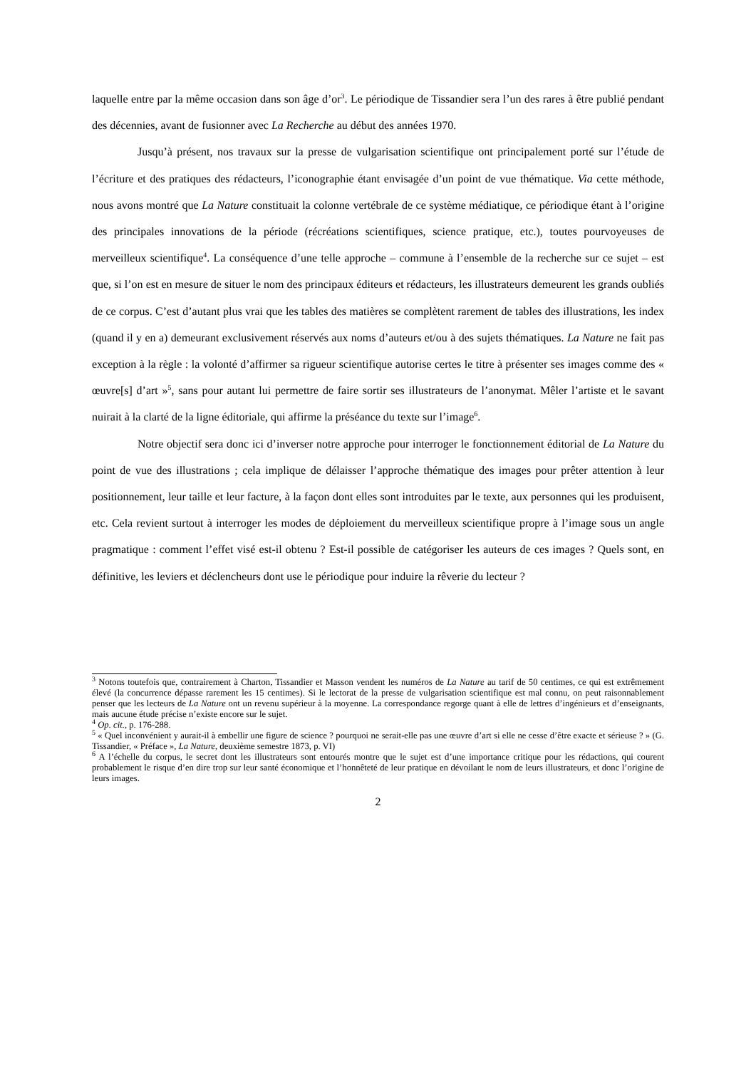laquelle entre par la même occasion dans son âge d’or<sup>3</sup>. Le périodique de Tissandier sera l’un des rares à être publié pendant des décennies, avant de fusionner avec La Recherche au début des années 1970.
Jusqu’à présent, nos travaux sur la presse de vulgarisation scientifique ont principalement porté sur l’étude de l’écriture et des pratiques des rédacteurs, l’iconographie étant envisagée d’un point de vue thématique. Via cette méthode, nous avons montré que La Nature constituait la colonne vertébrale de ce système médiatique, ce périodique étant à l’origine des principales innovations de la période (récréations scientifiques, science pratique, etc.), toutes pourvoyeuses de merveilleux scientifique<sup>4</sup>. La conséquence d’une telle approche – commune à l’ensemble de la recherche sur ce sujet – est que, si l’on est en mesure de situer le nom des principaux éditeurs et rédacteurs, les illustrateurs demeurent les grands oubliés de ce corpus. C’est d’autant plus vrai que les tables des matières se complètent rarement de tables des illustrations, les index (quand il y en a) demeurant exclusivement réservés aux noms d’auteurs et/ou à des sujets thématiques. La Nature ne fait pas exception à la règle : la volonté d’affirmer sa rigueur scientifique autorise certes le titre à présenter ses images comme des « œuvre[s] d’art »<sup>5</sup>, sans pour autant lui permettre de faire sortir ses illustrateurs de l’anonymat. Mêler l’artiste et le savant nuirait à la clarté de la ligne éditoriale, qui affirme la préséance du texte sur l’image<sup>6</sup>.
Notre objectif sera donc ici d’inverser notre approche pour interroger le fonctionnement éditorial de La Nature du point de vue des illustrations ; cela implique de délaisser l’approche thématique des images pour prêter attention à leur positionnement, leur taille et leur facture, à la façon dont elles sont introduites par le texte, aux personnes qui les produisent, etc. Cela revient surtout à interroger les modes de déploiement du merveilleux scientifique propre à l’image sous un angle pragmatique : comment l’effet visé est-il obtenu ? Est-il possible de catégoriser les auteurs de ces images ? Quels sont, en définitive, les leviers et déclencheurs dont use le périodique pour induire la rêverie du lecteur ?
<sup>3</sup> Notons toutefois que, contrairement à Charton, Tissandier et Masson vendent les numéros de La Nature au tarif de 50 centimes, ce qui est extrêmement élevé (la concurrence dépasse rarement les 15 centimes). Si le lectorat de la presse de vulgarisation scientifique est mal connu, on peut raisonnablement penser que les lecteurs de La Nature ont un revenu supérieur à la moyenne. La correspondance regorge quant à elle de lettres d’ingénieurs et d’enseignants, mais aucune étude précise n’existe encore sur le sujet.
<sup>4</sup> Op. cit., p. 176-288.
<sup>5</sup> « Quel inconvénient y aurait-il à embellir une figure de science ? pourquoi ne serait-elle pas une œuvre d’art si elle ne cesse d’être exacte et sérieuse ? » (G. Tissandier, « Préface », La Nature, deuxième semestre 1873, p. VI)
<sup>6</sup> A l’échelle du corpus, le secret dont les illustrateurs sont entourés montre que le sujet est d’une importance critique pour les rédactions, qui courent probablement le risque d’en dire trop sur leur santé économique et l’honnêteté de leur pratique en dévoilant le nom de leurs illustrateurs, et donc l’origine de leurs images.
2